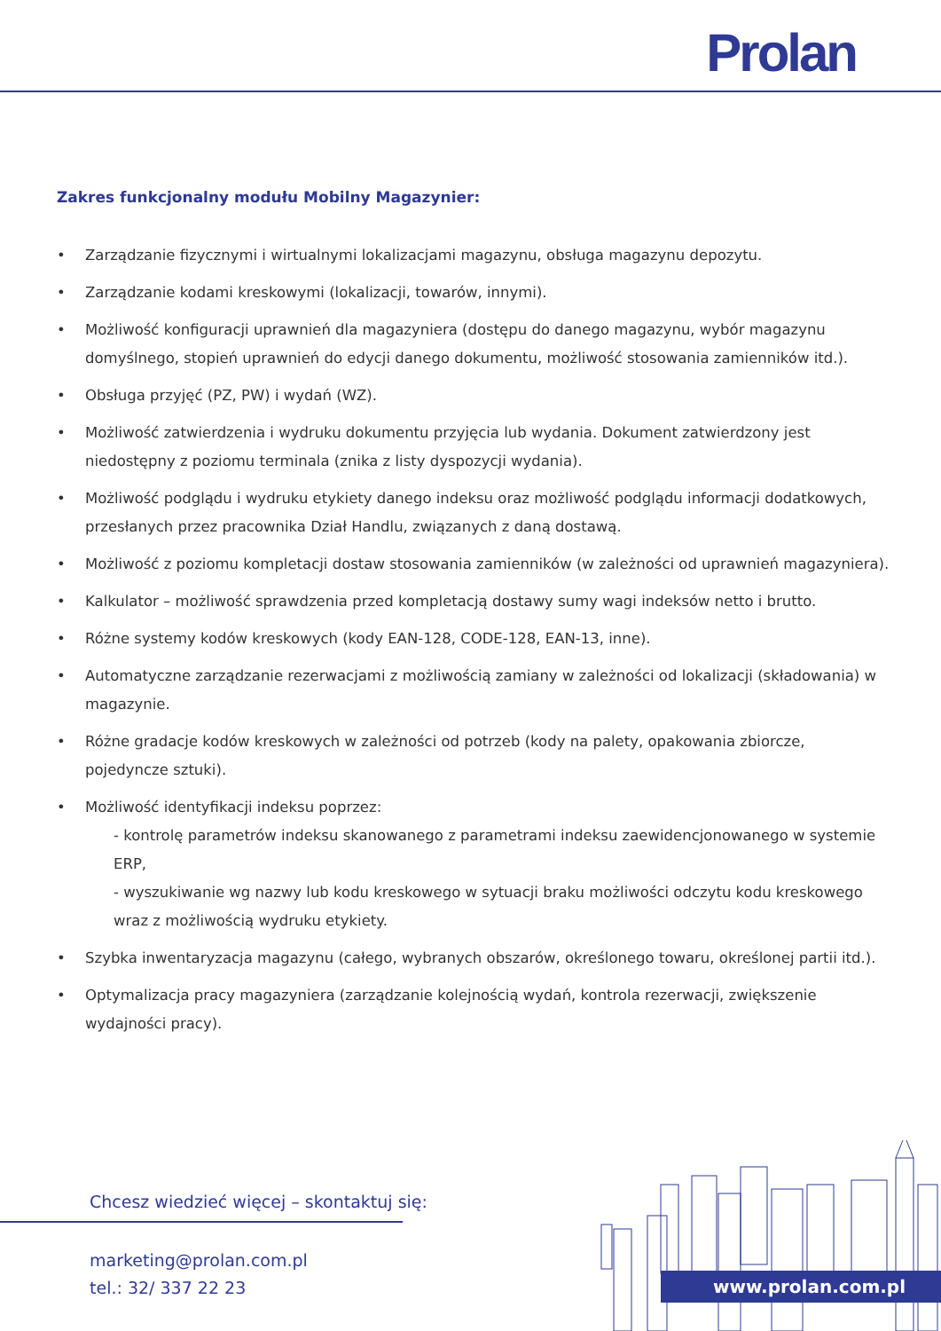Prolan
Zakres funkcjonalny modułu Mobilny Magazynier:
• Zarządzanie fizycznymi i wirtualnymi lokalizacjami magazynu, obsługa magazynu depozytu.
• Zarządzanie kodami kreskowymi (lokalizacji, towarów, innymi).
• Możliwość konfiguracji uprawnień dla magazyniera (dostępu do danego magazynu, wybór magazynu domyślnego, stopień uprawnień do edycji danego dokumentu, możliwość stosowania zamienników itd.).
• Obsługa przyjęć (PZ, PW) i wydań (WZ).
• Możliwość zatwierdzenia i wydruku dokumentu przyjęcia lub wydania. Dokument zatwierdzony jest niedostępny z poziomu terminala (znika z listy dyspozycji wydania).
• Możliwość podglądu i wydruku etykiety danego indeksu oraz możliwość podglądu informacji dodatkowych, przesłanych przez pracownika Dział Handlu, związanych z daną dostawą.
• Możliwość z poziomu kompletacji dostaw stosowania zamienników (w zależności od uprawnień magazyniera).
• Kalkulator – możliwość sprawdzenia przed kompletacją dostawy sumy wagi indeksów netto i brutto.
• Różne systemy kodów kreskowych (kody EAN-128, CODE-128, EAN-13, inne).
• Automatyczne zarządzanie rezerwacjami z możliwością zamiany w zależności od lokalizacji (składowania) w magazynie.
• Różne gradacje kodów kreskowych w zależności od potrzeb (kody na palety, opakowania zbiorcze, pojedyncze sztuki).
• Możliwość identyfikacji indeksu poprzez:
- kontrolę parametrów indeksu skanowanego z parametrami indeksu zaewidencjonowanego w systemie ERP,
- wyszukiwanie wg nazwy lub kodu kreskowego w sytuacji braku możliwości odczytu kodu kreskowego wraz z możliwością wydruku etykiety.
• Szybka inwentaryzacja magazynu (całego, wybranych obszarów, określonego towaru, określonej partii itd.).
• Optymalizacja pracy magazyniera (zarządzanie kolejnością wydań, kontrola rezerwacji, zwiększenie wydajności pracy).
Chcesz wiedzieć więcej – skontaktuj się:
marketing@prolan.com.pl
tel.: 32/ 337 22 23
www.prolan.com.pl